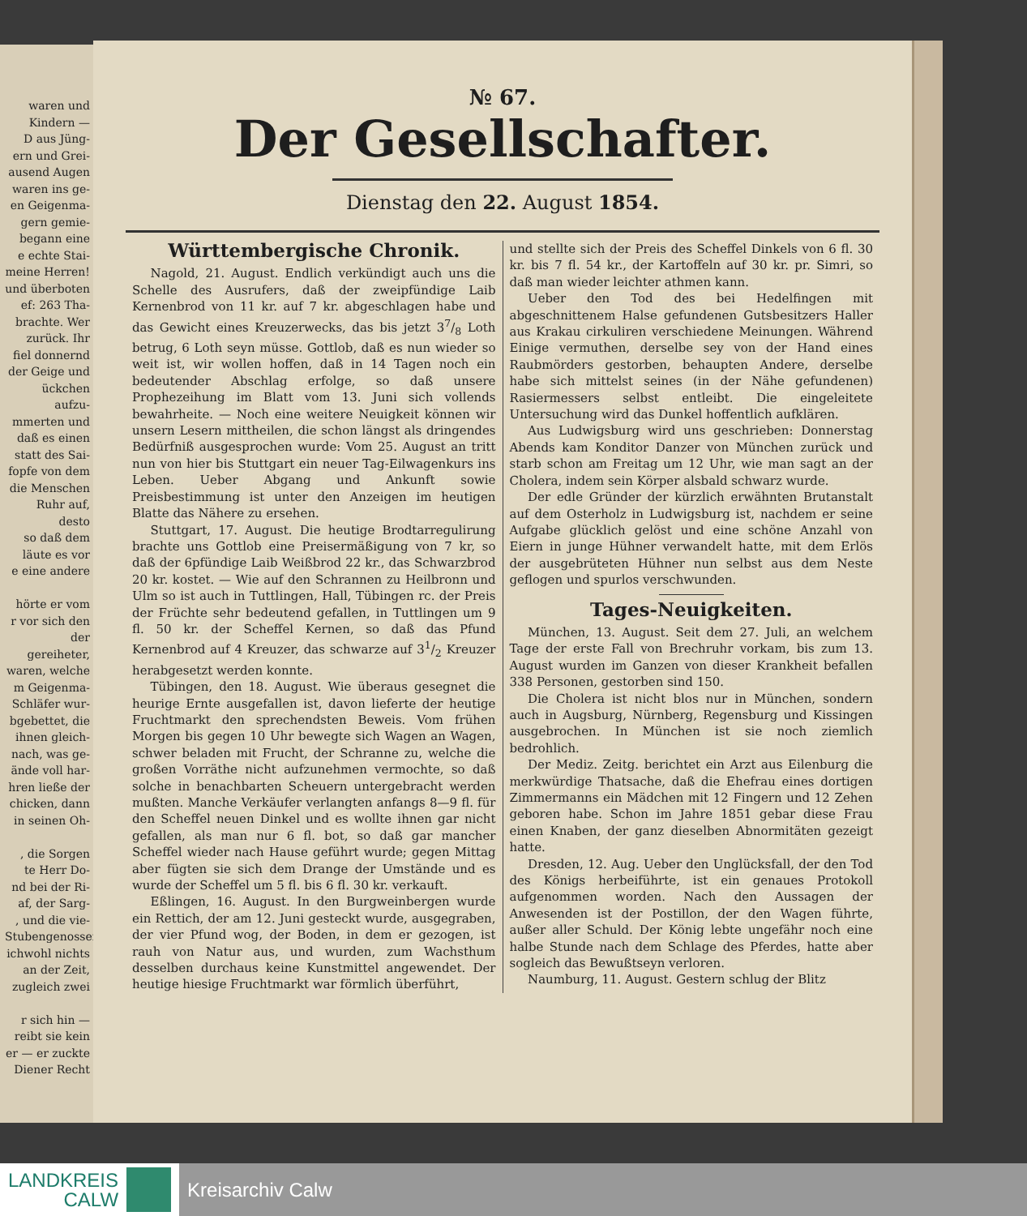waren und
Kindern —
D aus Jüng-
ern und Grei-
ausend Augen
waren ins ge-
en Geigenma-
gern gemie-
begann eine
e echte Stai-
meine Herren!
und überboten
ef: 263 Tha-
brachte. Wer
zurück. Ihr
fiel donnernd
der Geige und
ückchen aufzu-
mmerten und
daß es einen
statt des Sai-
fopfe von dem
die Menschen
Ruhr auf, desto
so daß dem
läute es vor
e eine andere
hörte er vom
r vor sich den
der gereiheter,
waren, welche
m Geigenma-
Schläfer wur-
bgebettet, die
ihnen gleich-
nach, was ge-
ände voll har-
hren ließe der
chicken, dann
in seinen Oh-
, die Sorgen
te Herr Do-
nd bei der Ri-
af, der Sarg-
, und die vie-
Stubengenossen
ichwohl nichts
an der Zeit,
zugleich zwei
r sich hin —
reibt sie kein
er — er zuckte
Diener Recht
№ 67.
Der Gesellschafter.
Dienstag den 22. August 1854.
Württembergische Chronik.
Nagold, 21. August. Endlich verkündigt auch uns die Schelle des Ausrufers, daß der zweipfündige Laib Kernenbrod von 11 kr. auf 7 kr. abgeschlagen habe und das Gewicht eines Kreuzerwecks, das bis jetzt 37/8 Loth betrug, 6 Loth seyn müsse. Gottlob, daß es nun wieder so weit ist, wir wollen hoffen, daß in 14 Tagen noch ein bedeutender Abschlag erfolge, so daß unsere Prophezeihung im Blatt vom 13. Juni sich vollends bewahrheite. — Noch eine weitere Neuigkeit können wir unsern Lesern mittheilen, die schon längst als dringendes Bedürfniß ausgesprochen wurde: Vom 25. August an tritt nun von hier bis Stuttgart ein neuer Tag-Eilwagenkurs ins Leben. Ueber Abgang und Ankunft sowie Preisbestimmung ist unter den Anzeigen im heutigen Blatte das Nähere zu ersehen.
Stuttgart, 17. August. Die heutige Brodtarregulirung brachte uns Gottlob eine Preisermäßigung von 7 kr, so daß der 6pfündige Laib Weißbrod 22 kr., das Schwarzbrod 20 kr. kostet. — Wie auf den Schrannen zu Heilbronn und Ulm so ist auch in Tuttlingen, Hall, Tübingen rc. der Preis der Früchte sehr bedeutend gefallen, in Tuttlingen um 9 fl. 50 kr. der Scheffel Kernen, so daß das Pfund Kernenbrod auf 4 Kreuzer, das schwarze auf 31/2 Kreuzer herabgesetzt werden konnte.
Tübingen, den 18. August. Wie überaus gesegnet die heurige Ernte ausgefallen ist, davon lieferte der heutige Fruchtmarkt den sprechendsten Beweis. Vom frühen Morgen bis gegen 10 Uhr bewegte sich Wagen an Wagen, schwer beladen mit Frucht, der Schranne zu, welche die großen Vorräthe nicht aufzunehmen vermochte, so daß solche in benachbarten Scheuern untergebracht werden mußten. Manche Verkäufer verlangten anfangs 8—9 fl. für den Scheffel neuen Dinkel und es wollte ihnen gar nicht gefallen, als man nur 6 fl. bot, so daß gar mancher Scheffel wieder nach Hause geführt wurde; gegen Mittag aber fügten sie sich dem Drange der Umstände und es wurde der Scheffel um 5 fl. bis 6 fl. 30 kr. verkauft.
Eßlingen, 16. August. In den Burgweinbergen wurde ein Rettich, der am 12. Juni gesteckt wurde, ausgegraben, der vier Pfund wog, der Boden, in dem er gezogen, ist rauh von Natur aus, und wurden, zum Wachsthum desselben durchaus keine Kunstmittel angewendet. Der heutige hiesige Fruchtmarkt war förmlich überführt,
und stellte sich der Preis des Scheffel Dinkels von 6 fl. 30 kr. bis 7 fl. 54 kr., der Kartoffeln auf 30 kr. pr. Simri, so daß man wieder leichter athmen kann.
Ueber den Tod des bei Hedelfingen mit abgeschnittenem Halse gefundenen Gutsbesitzers Haller aus Krakau cirkuliren verschiedene Meinungen. Während Einige vermuthen, derselbe sey von der Hand eines Raubmörders gestorben, behaupten Andere, derselbe habe sich mittelst seines (in der Nähe gefundenen) Rasiermessers selbst entleibt. Die eingeleitete Untersuchung wird das Dunkel hoffentlich aufklären.
Aus Ludwigsburg wird uns geschrieben: Donnerstag Abends kam Konditor Danzer von München zurück und starb schon am Freitag um 12 Uhr, wie man sagt an der Cholera, indem sein Körper alsbald schwarz wurde.
Der edle Gründer der kürzlich erwähnten Brutanstalt auf dem Osterholz in Ludwigsburg ist, nachdem er seine Aufgabe glücklich gelöst und eine schöne Anzahl von Eiern in junge Hühner verwandelt hatte, mit dem Erlös der ausgebrüteten Hühner nun selbst aus dem Neste geflogen und spurlos verschwunden.
Tages-Neuigkeiten.
München, 13. August. Seit dem 27. Juli, an welchem Tage der erste Fall von Brechruhr vorkam, bis zum 13. August wurden im Ganzen von dieser Krankheit befallen 338 Personen, gestorben sind 150.
Die Cholera ist nicht blos nur in München, sondern auch in Augsburg, Nürnberg, Regensburg und Kissingen ausgebrochen. In München ist sie noch ziemlich bedrohlich.
Der Mediz. Zeitg. berichtet ein Arzt aus Eilenburg die merkwürdige Thatsache, daß die Ehefrau eines dortigen Zimmermanns ein Mädchen mit 12 Fingern und 12 Zehen geboren habe. Schon im Jahre 1851 gebar diese Frau einen Knaben, der ganz dieselben Abnormitäten gezeigt hatte.
Dresden, 12. Aug. Ueber den Unglücksfall, der den Tod des Königs herbeiführte, ist ein genaues Protokoll aufgenommen worden. Nach den Aussagen der Anwesenden ist der Postillon, der den Wagen führte, außer aller Schuld. Der König lebte ungefähr noch eine halbe Stunde nach dem Schlage des Pferdes, hatte aber sogleich das Bewußtseyn verloren.
Naumburg, 11. August. Gestern schlug der Blitz
LANDKREIS
CALW
Kreisarchiv Calw